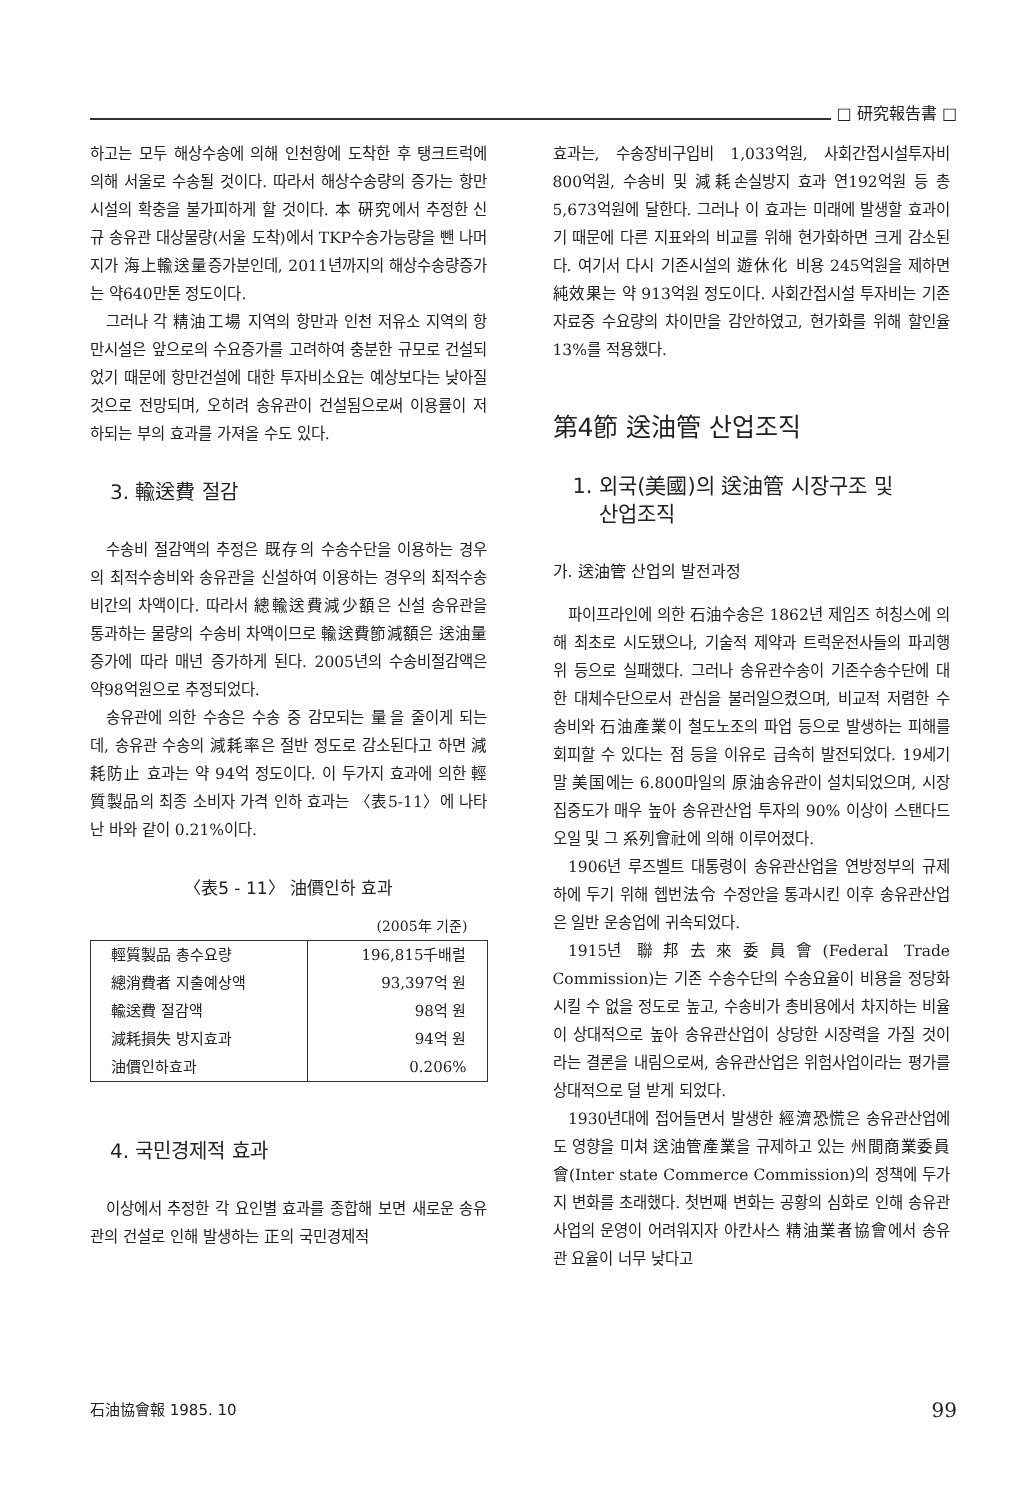□ 研究報告書 □
하고는 모두 해상수송에 의해 인천항에 도착한 후 탱크트럭에 의해 서울로 수송될 것이다. 따라서 해상수송량의 증가는 항만시설의 확충을 불가피하게 할 것이다. 本 硏究에서 추정한 신규 송유관 대상물량(서울 도착)에서 TKP수송가능량을 뺀 나머지가 海上輸送量증가분인데, 2011년까지의 해상수송량증가는 약640만톤 정도이다.
그러나 각 精油工場 지역의 항만과 인천 저유소 지역의 항만시설은 앞으로의 수요증가를 고려하여 충분한 규모로 건설되었기 때문에 항만건설에 대한 투자비소요는 예상보다는 낮아질 것으로 전망되며, 오히려 송유관이 건설됨으로써 이용률이 저하되는 부의 효과를 가져올 수도 있다.
3. 輸送費 절감
수송비 절감액의 추정은 既存의 수송수단을 이용하는 경우의 최적수송비와 송유관을 신설하여 이용하는 경우의 최적수송비간의 차액이다. 따라서 總輸送費減少額은 신설 송유관을 통과하는 물량의 수송비 차액이므로 輸送費節減額은 送油量 증가에 따라 매년 증가하게 된다. 2005년의 수송비절감액은 약98억원으로 추정되었다.
송유관에 의한 수송은 수송 중 감모되는 量을 줄이게 되는데, 송유관 수송의 減耗率은 절반 정도로 감소된다고 하면 減耗防止 효과는 약 94억 정도이다. 이 두가지 효과에 의한 輕質製品의 최종 소비자 가격 인하 효과는 〈表5-11〉에 나타난 바와 같이 0.21%이다.
〈表5 - 11〉 油價인하 효과
(2005年 기준)
| 輕質製品 총수요량 | 196,815千배럴 |
| 總消費者 지출예상액 | 93,397억 원 |
| 輸送費 절감액 | 98억 원 |
| 減耗損失 방지효과 | 94억 원 |
| 油價인하효과 | 0.206% |
4. 국민경제적 효과
이상에서 추정한 각 요인별 효과를 종합해 보면 새로운 송유관의 건설로 인해 발생하는 正의 국민경제적
효과는, 수송장비구입비 1,033억원, 사회간접시설투자비 800억원, 수송비 및 減耗손실방지 효과 연192억원 등 총 5,673억원에 달한다. 그러나 이 효과는 미래에 발생할 효과이기 때문에 다른 지표와의 비교를 위해 현가화하면 크게 감소된다. 여기서 다시 기존시설의 遊休化 비용 245억원을 제하면 純效果는 약 913억원 정도이다. 사회간접시설 투자비는 기존자료중 수요량의 차이만을 감안하였고, 현가화를 위해 할인율 13%를 적용했다.
第4節 送油管 산업조직
1. 외국(美國)의 送油管 시장구조 및
산업조직
가. 送油管 산업의 발전과정
파이프라인에 의한 石油수송은 1862년 제임즈 허칭스에 의해 최초로 시도됐으나, 기술적 제약과 트럭운전사들의 파괴행위 등으로 실패했다. 그러나 송유관수송이 기존수송수단에 대한 대체수단으로서 관심을 불러일으켰으며, 비교적 저렴한 수송비와 石油產業이 철도노조의 파업 등으로 발생하는 피해를 회피할 수 있다는 점 등을 이유로 급속히 발전되었다. 19세기말 美国에는 6.800마일의 原油송유관이 설치되었으며, 시장 집중도가 매우 높아 송유관산업 투자의 90% 이상이 스탠다드 오일 및 그 系列會社에 의해 이루어졌다.
1906년 루즈벨트 대통령이 송유관산업을 연방정부의 규제하에 두기 위해 헵번法令 수정안을 통과시킨 이후 송유관산업은 일반 운송업에 귀속되었다.
1915년 聯邦去來委員會(Federal Trade Commission)는 기존 수송수단의 수송요율이 비용을 정당화시킬 수 없을 정도로 높고, 수송비가 총비용에서 차지하는 비율이 상대적으로 높아 송유관산업이 상당한 시장력을 가질 것이라는 결론을 내림으로써, 송유관산업은 위험사업이라는 평가를 상대적으로 덜 받게 되었다.
1930년대에 접어들면서 발생한 經濟恐慌은 송유관산업에도 영향을 미쳐 送油管產業을 규제하고 있는 州間商業委員會(Inter state Commerce Commission)의 정책에 두가지 변화를 초래했다. 첫번째 변화는 공황의 심화로 인해 송유관사업의 운영이 어려워지자 아칸사스 精油業者協會에서 송유관 요율이 너무 낮다고
石油協會報 1985. 10 99